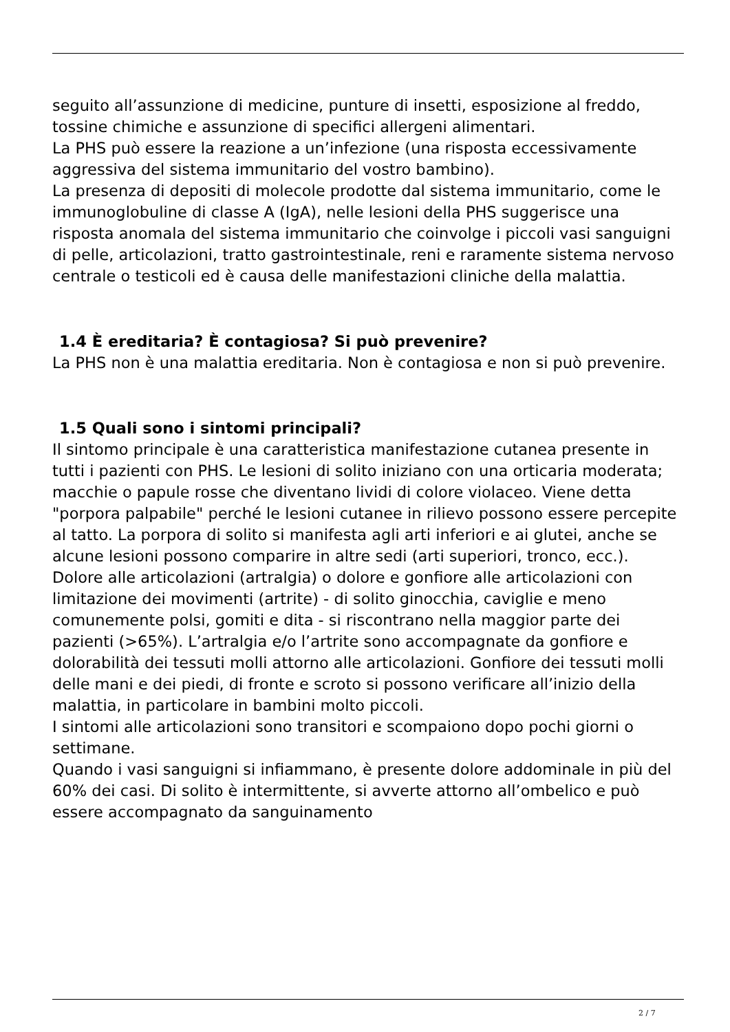seguito all’assunzione di medicine, punture di insetti, esposizione al freddo, tossine chimiche e assunzione di specifici allergeni alimentari.
La PHS può essere la reazione a un’infezione (una risposta eccessivamente aggressiva del sistema immunitario del vostro bambino).
La presenza di depositi di molecole prodotte dal sistema immunitario, come le immunoglobuline di classe A (IgA), nelle lesioni della PHS suggerisce una risposta anomala del sistema immunitario che coinvolge i piccoli vasi sanguigni di pelle, articolazioni, tratto gastrointestinale, reni e raramente sistema nervoso centrale o testicoli ed è causa delle manifestazioni cliniche della malattia.
1.4 È ereditaria? È contagiosa? Si può prevenire?
La PHS non è una malattia ereditaria. Non è contagiosa e non si può prevenire.
1.5 Quali sono i sintomi principali?
Il sintomo principale è una caratteristica manifestazione cutanea presente in tutti i pazienti con PHS. Le lesioni di solito iniziano con una orticaria moderata; macchie o papule rosse che diventano lividi di colore violaceo. Viene detta "porpora palpabile" perché le lesioni cutanee in rilievo possono essere percepite al tatto. La porpora di solito si manifesta agli arti inferiori e ai glutei, anche se alcune lesioni possono comparire in altre sedi (arti superiori, tronco, ecc.).
Dolore alle articolazioni (artralgia) o dolore e gonfiore alle articolazioni con limitazione dei movimenti (artrite) - di solito ginocchia, caviglie e meno comunemente polsi, gomiti e dita - si riscontrano nella maggior parte dei pazienti (>65%). L’artralgia e/o l’artrite sono accompagnate da gonfiore e dolorabilità dei tessuti molli attorno alle articolazioni. Gonfiore dei tessuti molli delle mani e dei piedi, di fronte e scroto si possono verificare all’inizio della malattia, in particolare in bambini molto piccoli.
I sintomi alle articolazioni sono transitori e scompaiono dopo pochi giorni o settimane.
Quando i vasi sanguigni si infiammano, è presente dolore addominale in più del 60% dei casi. Di solito è intermittente, si avverte attorno all’ombelico e può essere accompagnato da sanguinamento
2 / 7